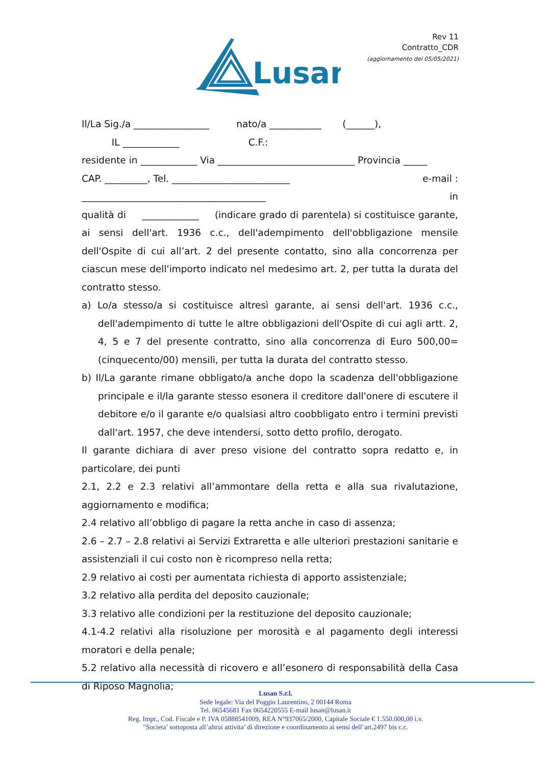Lusan
Rev 11
Contratto_CDR
(aggiornamento del 05/05/2021)
Il/La Sig./a ________________ nato/a ___________ (______),
IL ____________ C.F.:
residente in ____________ Via _____________________________ Provincia _____
CAP. _________, Tel. _________________________ e-mail :
_______________________________________ in
qualità di ____________ (indicare grado di parentela) si costituisce garante, ai sensi dell'art. 1936 c.c., dell'adempimento dell'obbligazione mensile dell'Ospite di cui all’art. 2 del presente contatto, sino alla concorrenza per ciascun mese dell'importo indicato nel medesimo art. 2, per tutta la durata del contratto stesso.
a) Lo/a stesso/a si costituisce altresì garante, ai sensi dell'art. 1936 c.c., dell'adempimento di tutte le altre obbligazioni dell'Ospite di cui agli artt. 2, 4, 5 e 7 del presente contratto, sino alla concorrenza di Euro 500,00= (cinquecento/00) mensili, per tutta la durata del contratto stesso.
b) Il/La garante rimane obbligato/a anche dopo la scadenza dell'obbligazione principale e il/la garante stesso esonera il creditore dall'onere di escutere il debitore e/o il garante e/o qualsiasi altro coobbligato entro i termini previsti dall'art. 1957, che deve intendersi, sotto detto profilo, derogato.
Il garante dichiara di aver preso visione del contratto sopra redatto e, in particolare, dei punti
2.1, 2.2 e 2.3 relativi all’ammontare della retta e alla sua rivalutazione, aggiornamento e modifica;
2.4 relativo all’obbligo di pagare la retta anche in caso di assenza;
2.6 – 2.7 – 2.8 relativi ai Servizi Extraretta e alle ulteriori prestazioni sanitarie e assistenziali il cui costo non è ricompreso nella retta;
2.9 relativo ai costi per aumentata richiesta di apporto assistenziale;
3.2 relativo alla perdita del deposito cauzionale;
3.3 relativo alle condizioni per la restituzione del deposito cauzionale;
4.1-4.2 relativi alla risoluzione per morosità e al pagamento degli interessi moratori e della penale;
5.2 relativo alla necessità di ricovero e all’esonero di responsabilità della Casa di Riposo Magnolia;
Lusan S.r.l.
Sede legale: Via del Poggio Laurentino, 2 00144 Roma
Tel. 06545681 Fax 0654220555 E-mail lusan@lusan.it
Reg. Impr., Cod. Fiscale e P. IVA 05888541009, REA N°937065/2000, Capitale Sociale € 1.550.000,00 i.v.
"Societa’ sottoposta all’altrui attivita’ di direzione e coordinamento ai sensi dell’art.2497 bis c.c.